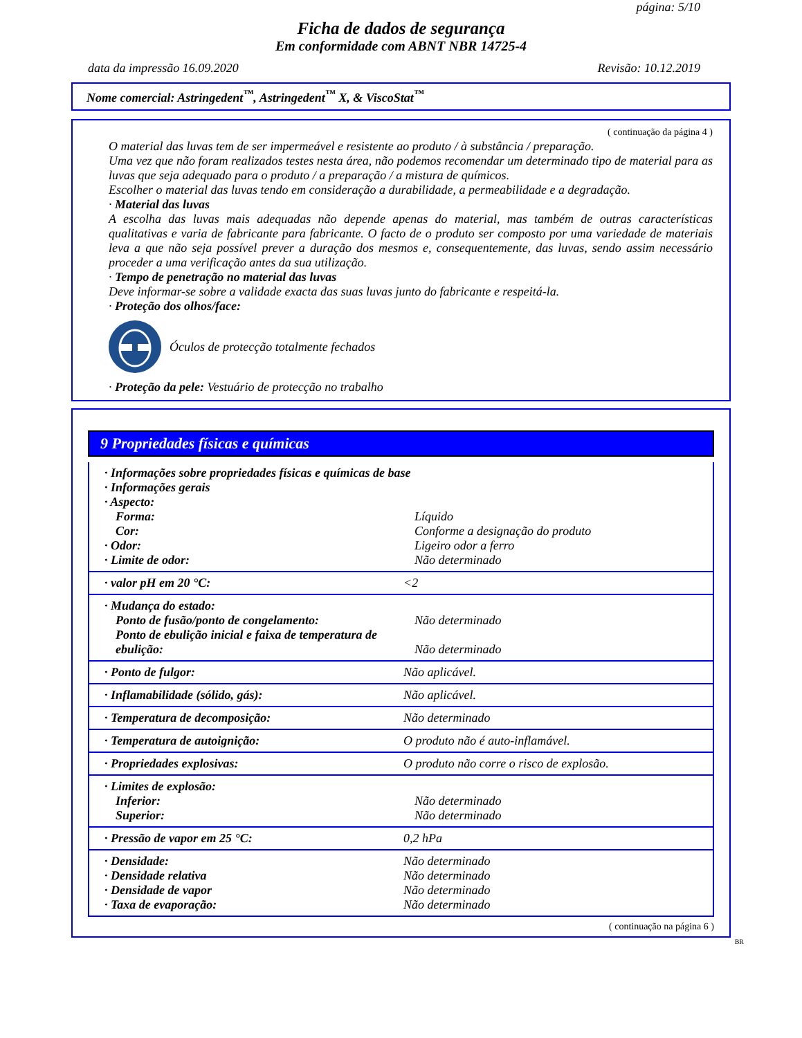página: 5/10
Ficha de dados de segurança
Em conformidade com ABNT NBR 14725-4
data da impressão 16.09.2020 Revisão: 10.12.2019
Nome comercial: Astringedent<sup>™</sup>, Astringedent<sup>™</sup> X, & ViscoStat<sup>™</sup>
( continuação da página 4 )
O material das luvas tem de ser impermeável e resistente ao produto / à substância / preparação.
Uma vez que não foram realizados testes nesta área, não podemos recomendar um determinado tipo de material para as luvas que seja adequado para o produto / a preparação / a mistura de químicos.
Escolher o material das luvas tendo em consideração a durabilidade, a permeabilidade e a degradação.
· Material das luvas
A escolha das luvas mais adequadas não depende apenas do material, mas também de outras características qualitativas e varia de fabricante para fabricante. O facto de o produto ser composto por uma variedade de materiais leva a que não seja possível prever a duração dos mesmos e, consequentemente, das luvas, sendo assim necessário proceder a uma verificação antes da sua utilização.
· Tempo de penetração no material das luvas
Deve informar-se sobre a validade exacta das suas luvas junto do fabricante e respeitá-la.
· Proteção dos olhos/face:
Óculos de protecção totalmente fechados
· Proteção da pele: Vestuário de protecção no trabalho
9 Propriedades físicas e químicas
| · Informações sobre propriedades físicas e químicas de base | |
| · Informações gerais | |
| · Aspecto: | |
| Forma: | Líquido |
| Cor: | Conforme a designação do produto |
| · Odor: | Ligeiro odor a ferro |
| · Limite de odor: | Não determinado |
| · valor pH em 20 °C: | <2 |
| · Mudança do estado: | |
| Ponto de fusão/ponto de congelamento: | Não determinado |
| Ponto de ebulição inicial e faixa de temperatura de ebulição: | Não determinado |
| · Ponto de fulgor: | Não aplicável. |
| · Inflamabilidade (sólido, gás): | Não aplicável. |
| · Temperatura de decomposição: | Não determinado |
| · Temperatura de autoignição: | O produto não é auto-inflamável. |
| · Propriedades explosivas: | O produto não corre o risco de explosão. |
| · Limites de explosão: | |
| Inferior: | Não determinado |
| Superior: | Não determinado |
| · Pressão de vapor em 25 °C: | 0,2 hPa |
| · Densidade: | Não determinado |
| · Densidade relativa | Não determinado |
| · Densidade de vapor | Não determinado |
| · Taxa de evaporação: | Não determinado |
( continuação na página 6 )
BR